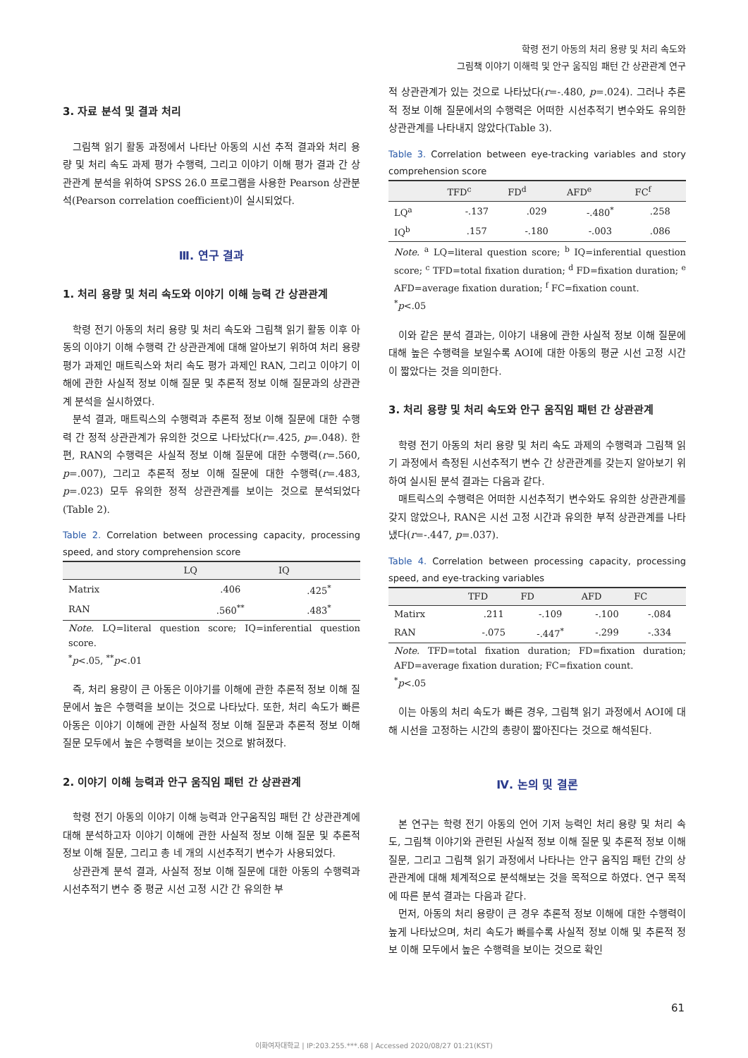학령 전기 아동의 처리 용량 및 처리 속도와
그림책 이야기 이해력 및 안구 움직임 패턴 간 상관관계 연구
3. 자료 분석 및 결과 처리
그림책 읽기 활동 과정에서 나타난 아동의 시선 추적 결과와 처리 용량 및 처리 속도 과제 평가 수행력, 그리고 이야기 이해 평가 결과 간 상관관계 분석을 위하여 SPSS 26.0 프로그램을 사용한 Pearson 상관분석(Pearson correlation coefficient)이 실시되었다.
Ⅲ. 연구 결과
1. 처리 용량 및 처리 속도와 이야기 이해 능력 간 상관관계
학령 전기 아동의 처리 용량 및 처리 속도와 그림책 읽기 활동 이후 아동의 이야기 이해 수행력 간 상관관계에 대해 알아보기 위하여 처리 용량 평가 과제인 매트릭스와 처리 속도 평가 과제인 RAN, 그리고 이야기 이해에 관한 사실적 정보 이해 질문 및 추론적 정보 이해 질문과의 상관관계 분석을 실시하였다.
분석 결과, 매트릭스의 수행력과 추론적 정보 이해 질문에 대한 수행력 간 정적 상관관계가 유의한 것으로 나타났다(r=.425, p=.048). 한편, RAN의 수행력은 사실적 정보 이해 질문에 대한 수행력(r=.560, p=.007), 그리고 추론적 정보 이해 질문에 대한 수행력(r=.483, p=.023) 모두 유의한 정적 상관관계를 보이는 것으로 분석되었다(Table 2).
Table 2. Correlation between processing capacity, processing speed, and story comprehension score
| | LQ | IQ |
| --- | --- | --- |
| Matrix | .406 | .425<sup>*</sup> |
| RAN | .560<sup>**</sup> | .483<sup>*</sup> |
Note. LQ=literal question score; IQ=inferential question score.
<sup>*</sup> p<.05, <sup>**</sup>p<.01
즉, 처리 용량이 큰 아동은 이야기를 이해에 관한 추론적 정보 이해 질문에서 높은 수행력을 보이는 것으로 나타났다. 또한, 처리 속도가 빠른 아동은 이야기 이해에 관한 사실적 정보 이해 질문과 추론적 정보 이해 질문 모두에서 높은 수행력을 보이는 것으로 밝혀졌다.
2. 이야기 이해 능력과 안구 움직임 패턴 간 상관관계
학령 전기 아동의 이야기 이해 능력과 안구움직임 패턴 간 상관관계에 대해 분석하고자 이야기 이해에 관한 사실적 정보 이해 질문 및 추론적 정보 이해 질문, 그리고 총 네 개의 시선추적기 변수가 사용되었다.
상관관계 분석 결과, 사실적 정보 이해 질문에 대한 아동의 수행력과 시선추적기 변수 중 평균 시선 고정 시간 간 유의한 부
적 상관관계가 있는 것으로 나타났다(r=-.480, p=.024). 그러나 추론적 정보 이해 질문에서의 수행력은 어떠한 시선추적기 변수와도 유의한 상관관계를 나타내지 않았다(Table 3).
Table 3. Correlation between eye-tracking variables and story comprehension score
| | TFD<sup>c</sup> | FD<sup>d</sup> | AFD<sup>e</sup> | FC<sup>f</sup> |
| --- | --- | --- | --- | --- |
| LQ<sup>a</sup> | -.137 | .029 | -.480<sup>*</sup> | .258 |
| IQ<sup>b</sup> | .157 | -.180 | -.003 | .086 |
Note. <sup>a</sup> LQ=literal question score; <sup>b</sup> IQ=inferential question score; <sup>c</sup> TFD=total fixation duration; <sup>d</sup> FD=fixation duration; <sup>e</sup> AFD=average fixation duration; <sup>f</sup> FC=fixation count.
<sup>*</sup> p<.05
이와 같은 분석 결과는, 이야기 내용에 관한 사실적 정보 이해 질문에 대해 높은 수행력을 보일수록 AOI에 대한 아동의 평균 시선 고정 시간이 짧았다는 것을 의미한다.
3. 처리 용량 및 처리 속도와 안구 움직임 패턴 간 상관관계
학령 전기 아동의 처리 용량 및 처리 속도 과제의 수행력과 그림책 읽기 과정에서 측정된 시선추적기 변수 간 상관관계를 갖는지 알아보기 위하여 실시된 분석 결과는 다음과 같다.
매트릭스의 수행력은 어떠한 시선추적기 변수와도 유의한 상관관계를 갖지 않았으나, RAN은 시선 고정 시간과 유의한 부적 상관관계를 나타냈다(r=-.447, p=.037).
Table 4. Correlation between processing capacity, processing speed, and eye-tracking variables
| | TFD | FD | AFD | FC |
| --- | --- | --- | --- | --- |
| Matirx | .211 | -.109 | -.100 | -.084 |
| RAN | -.075 | -.447<sup>*</sup> | -.299 | -.334 |
Note. TFD=total fixation duration; FD=fixation duration; AFD=average fixation duration; FC=fixation count.
<sup>*</sup> p<.05
이는 아동의 처리 속도가 빠른 경우, 그림책 읽기 과정에서 AOI에 대해 시선을 고정하는 시간의 총량이 짧아진다는 것으로 해석된다.
Ⅳ. 논의 및 결론
본 연구는 학령 전기 아동의 언어 기저 능력인 처리 용량 및 처리 속도, 그림책 이야기와 관련된 사실적 정보 이해 질문 및 추론적 정보 이해 질문, 그리고 그림책 읽기 과정에서 나타나는 안구 움직임 패턴 간의 상관관계에 대해 체계적으로 분석해보는 것을 목적으로 하였다. 연구 목적에 따른 분석 결과는 다음과 같다.
먼저, 아동의 처리 용량이 큰 경우 추론적 정보 이해에 대한 수행력이 높게 나타났으며, 처리 속도가 빠를수록 사실적 정보 이해 및 추론적 정보 이해 모두에서 높은 수행력을 보이는 것으로 확인
61
이화여자대학교 | IP:203.255.***.68 | Accessed 2020/08/27 01:21(KST)